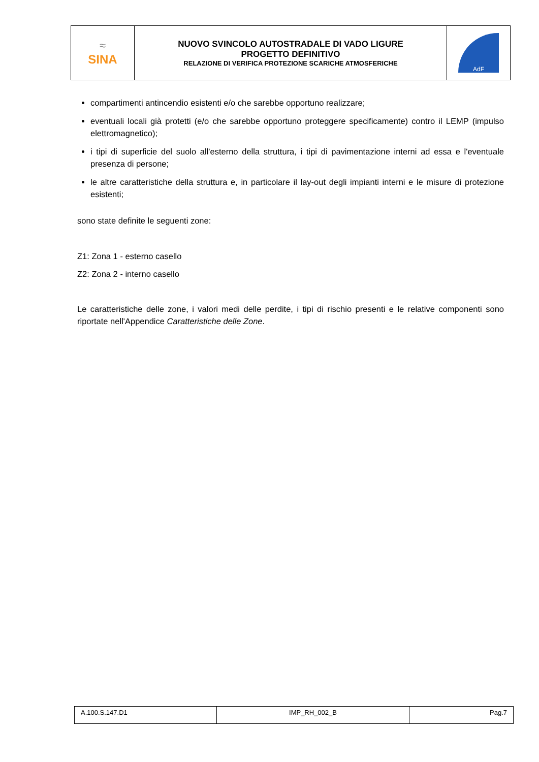| ≈ SINA | NUOVO SVINCOLO AUTOSTRADALE DI VADO LIGURE PROGETTO DEFINITIVO RELAZIONE DI VERIFICA PROTEZIONE SCARICHE ATMOSFERICHE | AdF |
compartimenti antincendio esistenti e/o che sarebbe opportuno realizzare;
eventuali locali già protetti (e/o che sarebbe opportuno proteggere specificamente) contro il LEMP (impulso elettromagnetico);
i tipi di superficie del suolo all'esterno della struttura, i tipi di pavimentazione interni ad essa e l'eventuale presenza di persone;
le altre caratteristiche della struttura e, in particolare il lay-out degli impianti interni e le misure di protezione esistenti;
sono state definite le seguenti zone:
Z1: Zona 1 - esterno casello
Z2: Zona 2 - interno casello
Le caratteristiche delle zone, i valori medi delle perdite, i tipi di rischio presenti e le relative componenti sono riportate nell'Appendice Caratteristiche delle Zone.
| A.100.S.147.D1 | IMP_RH_002_B | Pag.7 |